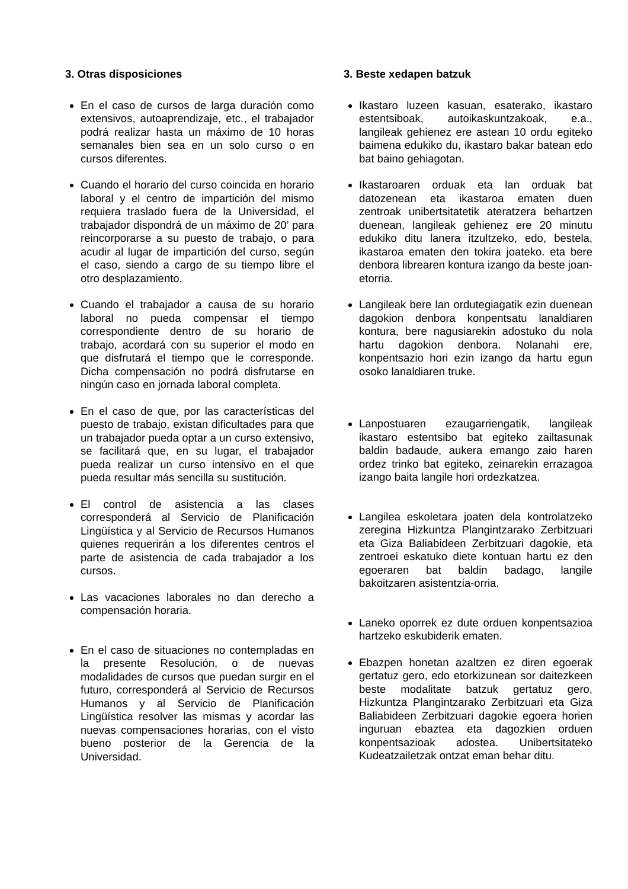3. Otras disposiciones
En el caso de cursos de larga duración como extensivos, autoaprendizaje, etc., el trabajador podrá realizar hasta un máximo de 10 horas semanales bien sea en un solo curso o en cursos diferentes.
Cuando el horario del curso coincida en horario laboral y el centro de impartición del mismo requiera traslado fuera de la Universidad, el trabajador dispondrá de un máximo de 20’ para reincorporarse a su puesto de trabajo, o para acudir al lugar de impartición del curso, según el caso, siendo a cargo de su tiempo libre el otro desplazamiento.
Cuando el trabajador a causa de su horario laboral no pueda compensar el tiempo correspondiente dentro de su horario de trabajo, acordará con su superior el modo en que disfrutará el tiempo que le corresponde. Dicha compensación no podrá disfrutarse en ningún caso en jornada laboral completa.
En el caso de que, por las características del puesto de trabajo, existan dificultades para que un trabajador pueda optar a un curso extensivo, se facilitará que, en su lugar, el trabajador pueda realizar un curso intensivo en el que pueda resultar más sencilla su sustitución.
El control de asistencia a las clases corresponderá al Servicio de Planificación Lingüística y al Servicio de Recursos Humanos quienes requerirán a los diferentes centros el parte de asistencia de cada trabajador a los cursos.
Las vacaciones laborales no dan derecho a compensación horaria.
En el caso de situaciones no contempladas en la presente Resolución, o de nuevas modalidades de cursos que puedan surgir en el futuro, corresponderá al Servicio de Recursos Humanos y al Servicio de Planificación Lingüística resolver las mismas y acordar las nuevas compensaciones horarias, con el visto bueno posterior de la Gerencia de la Universidad.
3. Beste xedapen batzuk
Ikastaro luzeen kasuan, esaterako, ikastaro estentsiboak, autoikaskuntzakoak, e.a., langileak gehienez ere astean 10 ordu egiteko baimena edukiko du, ikastaro bakar batean edo bat baino gehiagotan.
Ikastaroaren orduak eta lan orduak bat datozenean eta ikastaroa ematen duen zentroak unibertsitatetik ateratzera behartzen duenean, langileak gehienez ere 20 minutu edukiko ditu lanera itzultzeko, edo, bestela, ikastaroa ematen den tokira joateko. eta bere denbora librearen kontura izango da beste joan-etorria.
Langileak bere lan ordutegiagatik ezin duenean dagokion denbora konpentsatu lanaldiaren kontura, bere nagusiarekin adostuko du nola hartu dagokion denbora. Nolanahi ere, konpentsazio hori ezin izango da hartu egun osoko lanaldiaren truke.
Lanpostuaren ezaugarriengatik, langileak ikastaro estentsibo bat egiteko zailtasunak baldin badaude, aukera emango zaio haren ordez trinko bat egiteko, zeinarekin errazagoa izango baita langile hori ordezkatzea.
Langilea eskoletara joaten dela kontrolatzeko zeregina Hizkuntza Plangintzarako Zerbitzuari eta Giza Baliabideen Zerbitzuari dagokie, eta zentroei eskatuko diete kontuan hartu ez den egoeraren bat baldin badago, langile bakoitzaren asistentzia-orria.
Laneko oporrek ez dute orduen konpentsazioa hartzeko eskubiderik ematen.
Ebazpen honetan azaltzen ez diren egoerak gertatuz gero, edo etorkizunean sor daitezkeen beste modalitate batzuk gertatuz gero, Hizkuntza Plangintzarako Zerbitzuari eta Giza Baliabideen Zerbitzuari dagokie egoera horien inguruan ebaztea eta dagozkien orduen konpentsazioak adostea. Unibertsitateko Kudeatzailetzak ontzat eman behar ditu.